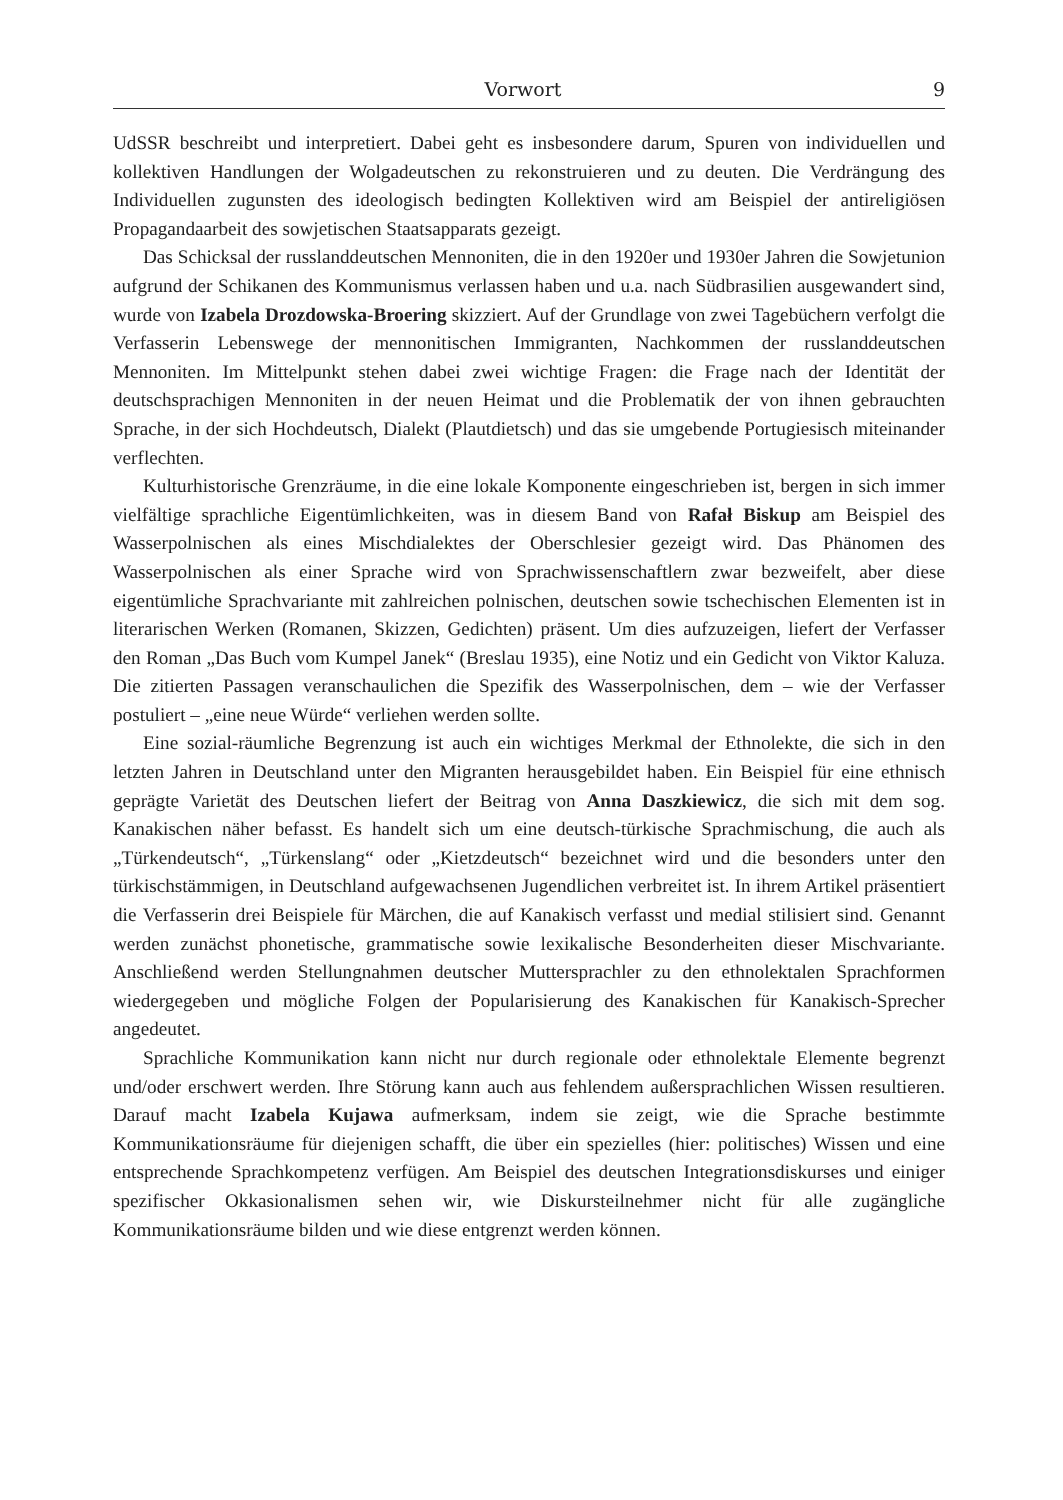Vorwort 9
UdSSR beschreibt und interpretiert. Dabei geht es insbesondere darum, Spuren von individuellen und kollektiven Handlungen der Wolgadeutschen zu rekonstruieren und zu deuten. Die Verdrängung des Individuellen zugunsten des ideologisch bedingten Kollektiven wird am Beispiel der antireligiösen Propagandaarbeit des sowjetischen Staatsapparats gezeigt.
Das Schicksal der russlanddeutschen Mennoniten, die in den 1920er und 1930er Jahren die Sowjetunion aufgrund der Schikanen des Kommunismus verlassen haben und u.a. nach Südbrasilien ausgewandert sind, wurde von Izabela Drozdowska-Broering skizziert. Auf der Grundlage von zwei Tagebüchern verfolgt die Verfasserin Lebenswege der mennonitischen Immigranten, Nachkommen der russlanddeutschen Mennoniten. Im Mittelpunkt stehen dabei zwei wichtige Fragen: die Frage nach der Identität der deutschsprachigen Mennoniten in der neuen Heimat und die Problematik der von ihnen gebrauchten Sprache, in der sich Hochdeutsch, Dialekt (Plautdietsch) und das sie umgebende Portugiesisch miteinander verflechten.
Kulturhistorische Grenzräume, in die eine lokale Komponente eingeschrieben ist, bergen in sich immer vielfältige sprachliche Eigentümlichkeiten, was in diesem Band von Rafał Biskup am Beispiel des Wasserpolnischen als eines Mischdialektes der Oberschlesier gezeigt wird. Das Phänomen des Wasserpolnischen als einer Sprache wird von Sprachwissenschaftlern zwar bezweifelt, aber diese eigentümliche Sprachvariante mit zahlreichen polnischen, deutschen sowie tschechischen Elementen ist in literarischen Werken (Romanen, Skizzen, Gedichten) präsent. Um dies aufzuzeigen, liefert der Verfasser den Roman „Das Buch vom Kumpel Janek“ (Breslau 1935), eine Notiz und ein Gedicht von Viktor Kaluza. Die zitierten Passagen veranschaulichen die Spezifik des Wasserpolnischen, dem – wie der Verfasser postuliert – „eine neue Würde“ verliehen werden sollte.
Eine sozial-räumliche Begrenzung ist auch ein wichtiges Merkmal der Ethnolekte, die sich in den letzten Jahren in Deutschland unter den Migranten herausgebildet haben. Ein Beispiel für eine ethnisch geprägte Varietät des Deutschen liefert der Beitrag von Anna Daszkiewicz, die sich mit dem sog. Kanakischen näher befasst. Es handelt sich um eine deutsch-türkische Sprachmischung, die auch als „Türkendeutsch“, „Türkenslang“ oder „Kietzdeutsch“ bezeichnet wird und die besonders unter den türkischstämmigen, in Deutschland aufgewachsenen Jugendlichen verbreitet ist. In ihrem Artikel präsentiert die Verfasserin drei Beispiele für Märchen, die auf Kanakisch verfasst und medial stilisiert sind. Genannt werden zunächst phonetische, grammatische sowie lexikalische Besonderheiten dieser Mischvariante. Anschließend werden Stellungnahmen deutscher Muttersprachler zu den ethnolektalen Sprachformen wiedergegeben und mögliche Folgen der Popularisierung des Kanakischen für Kanakisch-Sprecher angedeutet.
Sprachliche Kommunikation kann nicht nur durch regionale oder ethnolektale Elemente begrenzt und/oder erschwert werden. Ihre Störung kann auch aus fehlendem außersprachlichen Wissen resultieren. Darauf macht Izabela Kujawa aufmerksam, indem sie zeigt, wie die Sprache bestimmte Kommunikationsräume für diejenigen schafft, die über ein spezielles (hier: politisches) Wissen und eine entsprechende Sprachkompetenz verfügen. Am Beispiel des deutschen Integrationsdiskurses und einiger spezifischer Okkasionalismen sehen wir, wie Diskursteilnehmer nicht für alle zugängliche Kommunikationsräume bilden und wie diese entgrenzt werden können.